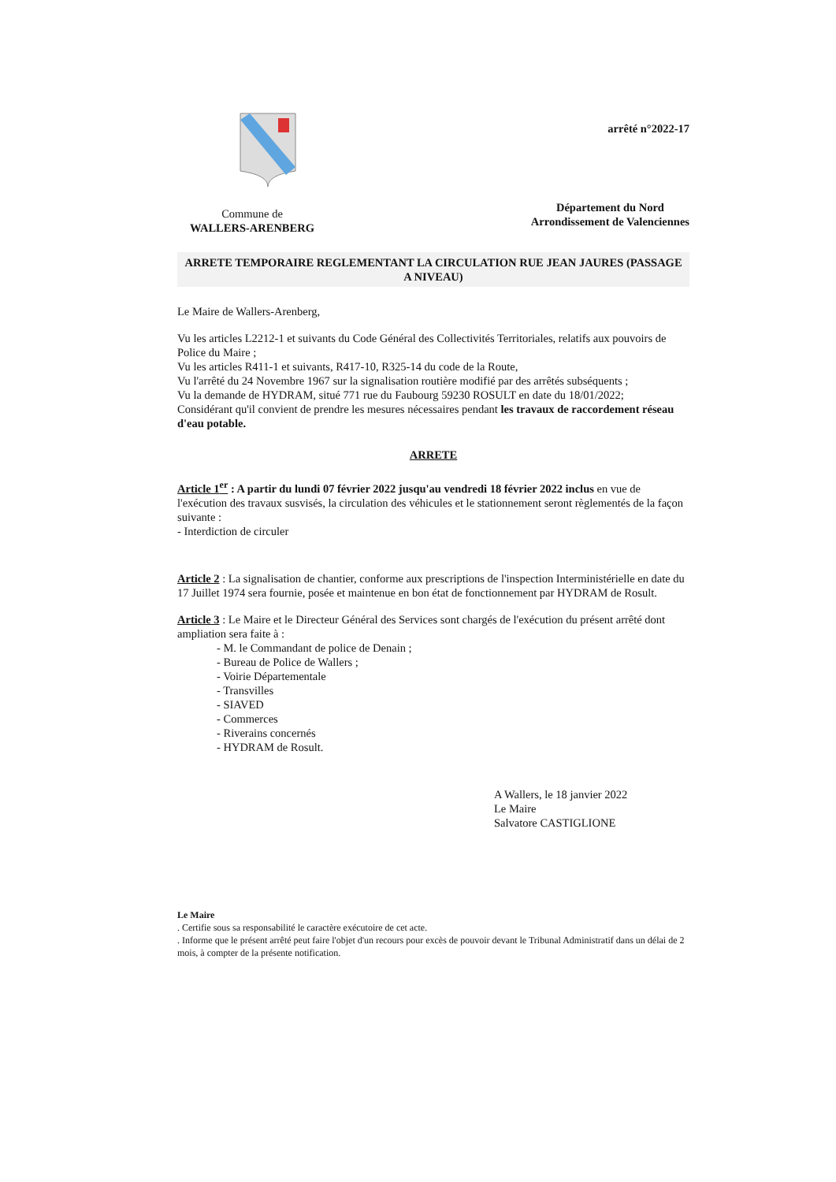Commune de
WALLERS-ARENBERG
arrêté n°2022-17
Département du Nord
Arrondissement de Valenciennes
ARRETE TEMPORAIRE REGLEMENTANT LA CIRCULATION RUE JEAN JAURES (PASSAGE A NIVEAU)
Le Maire de Wallers-Arenberg,
Vu les articles L2212-1 et suivants du Code Général des Collectivités Territoriales, relatifs aux pouvoirs de Police du Maire ;
Vu les articles R411-1 et suivants, R417-10, R325-14 du code de la Route,
Vu l'arrêté du 24 Novembre 1967 sur la signalisation routière modifié par des arrêtés subséquents ;
Vu la demande de HYDRAM, situé 771 rue du Faubourg 59230 ROSULT en date du 18/01/2022;
Considérant qu'il convient de prendre les mesures nécessaires pendant les travaux de raccordement réseau d'eau potable.
ARRETE
Article 1<sup>er</sup> : A partir du lundi 07 février 2022 jusqu'au vendredi 18 février 2022 inclus en vue de l'exécution des travaux susvisés, la circulation des véhicules et le stationnement seront règlementés de la façon suivante :
- Interdiction de circuler
Article 2 : La signalisation de chantier, conforme aux prescriptions de l'inspection Interministérielle en date du 17 Juillet 1974 sera fournie, posée et maintenue en bon état de fonctionnement par HYDRAM de Rosult.
Article 3 : Le Maire et le Directeur Général des Services sont chargés de l'exécution du présent arrêté dont ampliation sera faite à :
- M. le Commandant de police de Denain ;
- Bureau de Police de Wallers ;
- Voirie Départementale
- Transvilles
- SIAVED
- Commerces
- Riverains concernés
- HYDRAM de Rosult.
A Wallers, le 18 janvier 2022
Le Maire
Salvatore CASTIGLIONE
Le Maire
. Certifie sous sa responsabilité le caractère exécutoire de cet acte.
. Informe que le présent arrêté peut faire l'objet d'un recours pour excès de pouvoir devant le Tribunal Administratif dans un délai de 2 mois, à compter de la présente notification.